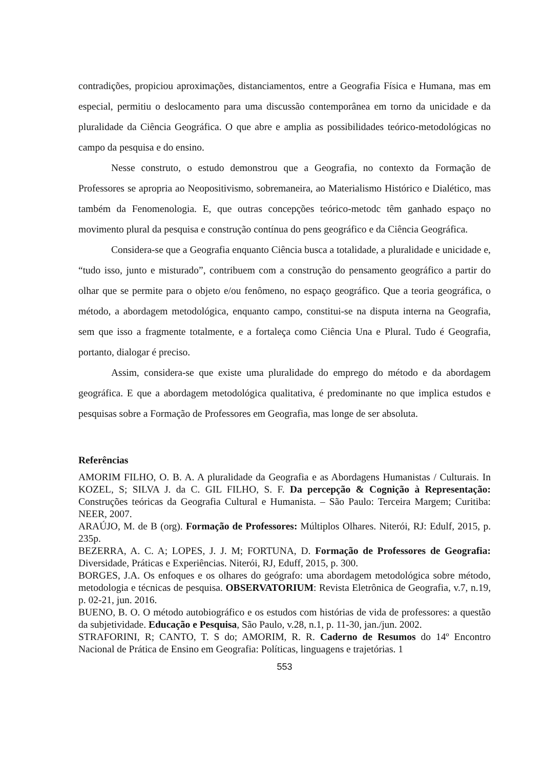contradições, propiciou aproximações, distanciamentos, entre a Geografia Física e Humana, mas em especial, permitiu o deslocamento para uma discussão contemporânea em torno da unicidade e da pluralidade da Ciência Geográfica. O que abre e amplia as possibilidades teórico-metodológicas no campo da pesquisa e do ensino.
Nesse construto, o estudo demonstrou que a Geografia, no contexto da Formação de Professores se apropria ao Neopositivismo, sobremaneira, ao Materialismo Histórico e Dialético, mas também da Fenomenologia. E, que outras concepções teórico-metodc têm ganhado espaço no movimento plural da pesquisa e construção contínua do pens geográfico e da Ciência Geográfica.
Considera-se que a Geografia enquanto Ciência busca a totalidade, a pluralidade e unicidade e, “tudo isso, junto e misturado”, contribuem com a construção do pensamento geográfico a partir do olhar que se permite para o objeto e/ou fenômeno, no espaço geográfico. Que a teoria geográfica, o método, a abordagem metodológica, enquanto campo, constitui-se na disputa interna na Geografia, sem que isso a fragmente totalmente, e a fortaleça como Ciência Una e Plural. Tudo é Geografia, portanto, dialogar é preciso.
Assim, considera-se que existe uma pluralidade do emprego do método e da abordagem geográfica. E que a abordagem metodológica qualitativa, é predominante no que implica estudos e pesquisas sobre a Formação de Professores em Geografia, mas longe de ser absoluta.
Referências
AMORIM FILHO, O. B. A. A pluralidade da Geografia e as Abordagens Humanistas / Culturais. In KOZEL, S; SILVA J. da C. GIL FILHO, S. F. Da percepção & Cognição à Representação: Construções teóricas da Geografia Cultural e Humanista. – São Paulo: Terceira Margem; Curitiba: NEER, 2007.
ARAÚJO, M. de B (org). Formação de Professores: Múltiplos Olhares. Niterói, RJ: Edulf, 2015, p. 235p.
BEZERRA, A. C. A; LOPES, J. J. M; FORTUNA, D. Formação de Professores de Geografia: Diversidade, Práticas e Experiências. Niterói, RJ, Eduff, 2015, p. 300.
BORGES, J.A. Os enfoques e os olhares do geógrafo: uma abordagem metodológica sobre método, metodologia e técnicas de pesquisa. OBSERVATORIUM: Revista Eletrônica de Geografia, v.7, n.19, p. 02-21, jun. 2016.
BUENO, B. O. O método autobiográfico e os estudos com histórias de vida de professores: a questão da subjetividade. Educação e Pesquisa, São Paulo, v.28, n.1, p. 11-30, jan./jun. 2002.
STRAFORINI, R; CANTO, T. S do; AMORIM, R. R. Caderno de Resumos do 14º Encontro Nacional de Prática de Ensino em Geografia: Políticas, linguagens e trajetórias. 1
553